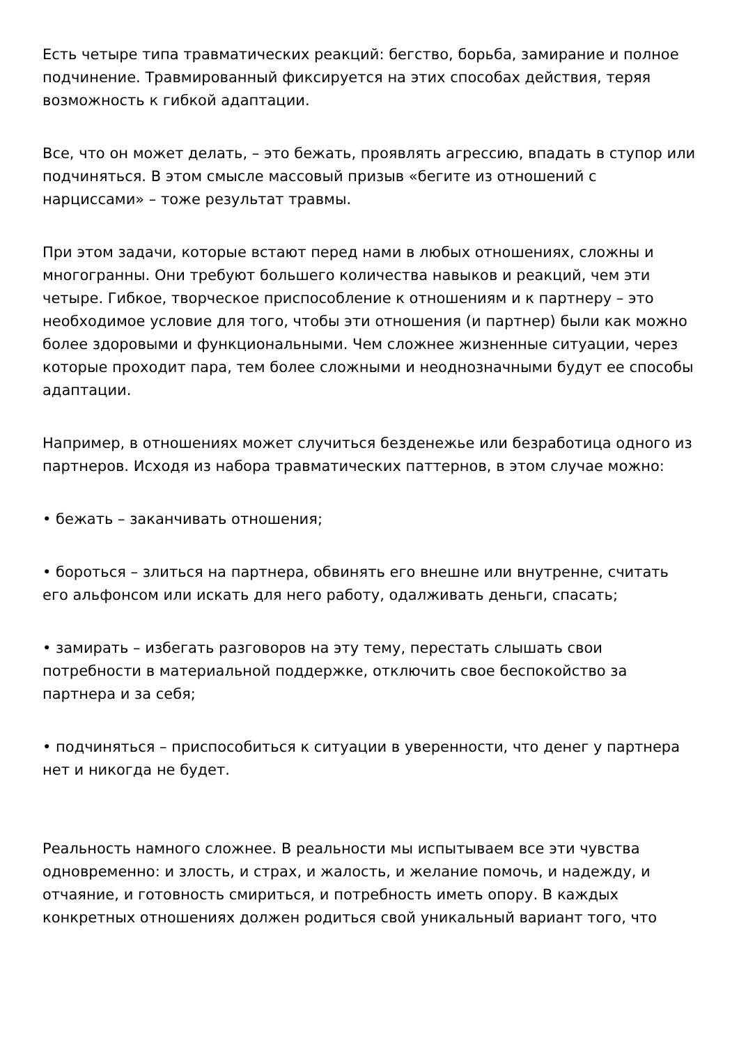Есть четыре типа травматических реакций: бегство, борьба, замирание и полное подчинение. Травмированный фиксируется на этих способах действия, теряя возможность к гибкой адаптации.
Все, что он может делать, – это бежать, проявлять агрессию, впадать в ступор или подчиняться. В этом смысле массовый призыв «бегите из отношений с нарциссами» – тоже результат травмы.
При этом задачи, которые встают перед нами в любых отношениях, сложны и многогранны. Они требуют большего количества навыков и реакций, чем эти четыре. Гибкое, творческое приспособление к отношениям и к партнеру – это необходимое условие для того, чтобы эти отношения (и партнер) были как можно более здоровыми и функциональными. Чем сложнее жизненные ситуации, через которые проходит пара, тем более сложными и неоднозначными будут ее способы адаптации.
Например, в отношениях может случиться безденежье или безработица одного из партнеров. Исходя из набора травматических паттернов, в этом случае можно:
• бежать – заканчивать отношения;
• бороться – злиться на партнера, обвинять его внешне или внутренне, считать его альфонсом или искать для него работу, одалживать деньги, спасать;
• замирать – избегать разговоров на эту тему, перестать слышать свои потребности в материальной поддержке, отключить свое беспокойство за партнера и за себя;
• подчиняться – приспособиться к ситуации в уверенности, что денег у партнера нет и никогда не будет.
Реальность намного сложнее. В реальности мы испытываем все эти чувства одновременно: и злость, и страх, и жалость, и желание помочь, и надежду, и отчаяние, и готовность смириться, и потребность иметь опору. В каждых конкретных отношениях должен родиться свой уникальный вариант того, что